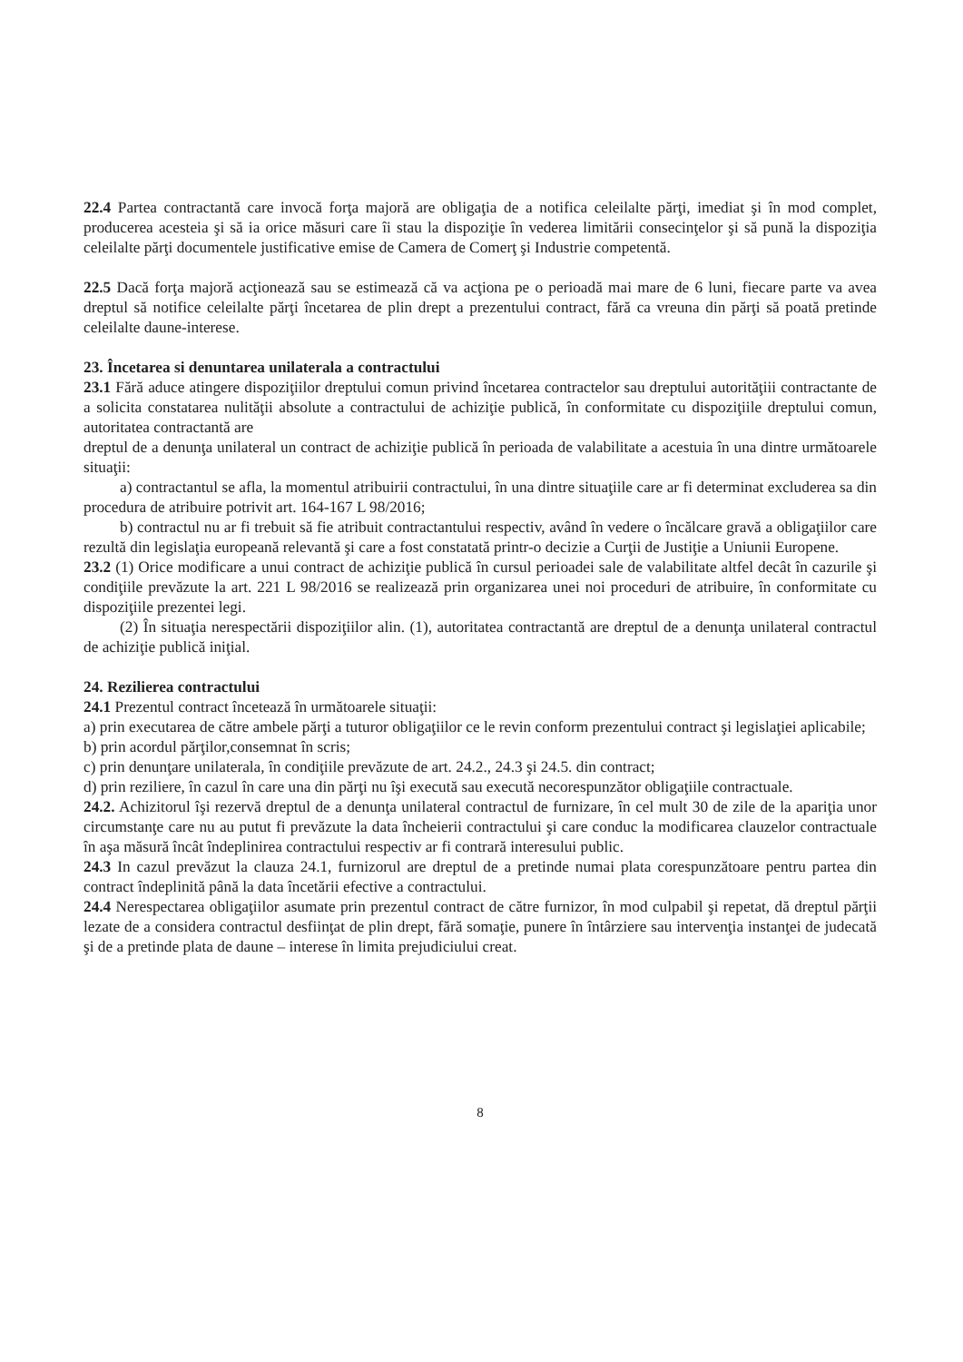22.4 Partea contractantă care invocă forţa majoră are obligaţia de a notifica celeilalte părţi, imediat şi în mod complet, producerea acesteia şi să ia orice măsuri care îi stau la dispoziţie în vederea limitării consecinţelor şi să pună la dispoziţia celeilalte părţi documentele justificative emise de Camera de Comerţ şi Industrie competentă.
22.5 Dacă forţa majoră acţionează sau se estimează că va acţiona pe o perioadă mai mare de 6 luni, fiecare parte va avea dreptul să notifice celeilalte părţi încetarea de plin drept a prezentului contract, fără ca vreuna din părţi să poată pretinde celeilalte daune-interese.
23. Încetarea si denuntarea unilaterala a contractului
23.1 Fără aduce atingere dispoziţiilor dreptului comun privind încetarea contractelor sau dreptului autorităţiii contractante de a solicita constatarea nulităţii absolute a contractului de achiziţie publică, în conformitate cu dispoziţiile dreptului comun, autoritatea contractantă are
dreptul de a denunţa unilateral un contract de achiziţie publică în perioada de valabilitate a acestuia în una dintre următoarele situaţii:
a) contractantul se afla, la momentul atribuirii contractului, în una dintre situaţiile care ar fi determinat excluderea sa din procedura de atribuire potrivit art. 164-167 L 98/2016;
b) contractul nu ar fi trebuit să fie atribuit contractantului respectiv, având în vedere o încălcare gravă a obligaţiilor care rezultă din legislaţia europeană relevantă şi care a fost constatată printr-o decizie a Curţii de Justiţie a Uniunii Europene.
23.2 (1) Orice modificare a unui contract de achiziţie publică în cursul perioadei sale de valabilitate altfel decât în cazurile şi condiţiile prevăzute la art. 221 L 98/2016 se realizează prin organizarea unei noi proceduri de atribuire, în conformitate cu dispoziţiile prezentei legi.
(2) În situaţia nerespectării dispoziţiilor alin. (1), autoritatea contractantă are dreptul de a denunţa unilateral contractul de achiziţie publică iniţial.
24. Rezilierea contractului
24.1 Prezentul contract încetează în următoarele situaţii:
a) prin executarea de către ambele părţi a tuturor obligaţiilor ce le revin conform prezentului contract şi legislaţiei aplicabile;
b) prin acordul părţilor,consemnat în scris;
c) prin denunţare unilaterala, în condiţiile prevăzute de art. 24.2., 24.3 şi 24.5. din contract;
d) prin reziliere, în cazul în care una din părţi nu îşi execută sau execută necorespunzător obligaţiile contractuale.
24.2. Achizitorul îşi rezervă dreptul de a denunţa unilateral contractul de furnizare, în cel mult 30 de zile de la apariţia unor circumstanţe care nu au putut fi prevăzute la data încheierii contractului şi care conduc la modificarea clauzelor contractuale în aşa măsură încât îndeplinirea contractului respectiv ar fi contrară interesului public.
24.3 In cazul prevăzut la clauza 24.1, furnizorul are dreptul de a pretinde numai plata corespunzătoare pentru partea din contract îndeplinită până la data încetării efective a contractului.
24.4 Nerespectarea obligaţiilor asumate prin prezentul contract de către furnizor, în mod culpabil şi repetat, dă dreptul părţii lezate de a considera contractul desfiinţat de plin drept, fără somaţie, punere în întârziere sau intervenţia instanţei de judecată şi de a pretinde plata de daune – interese în limita prejudiciului creat.
8